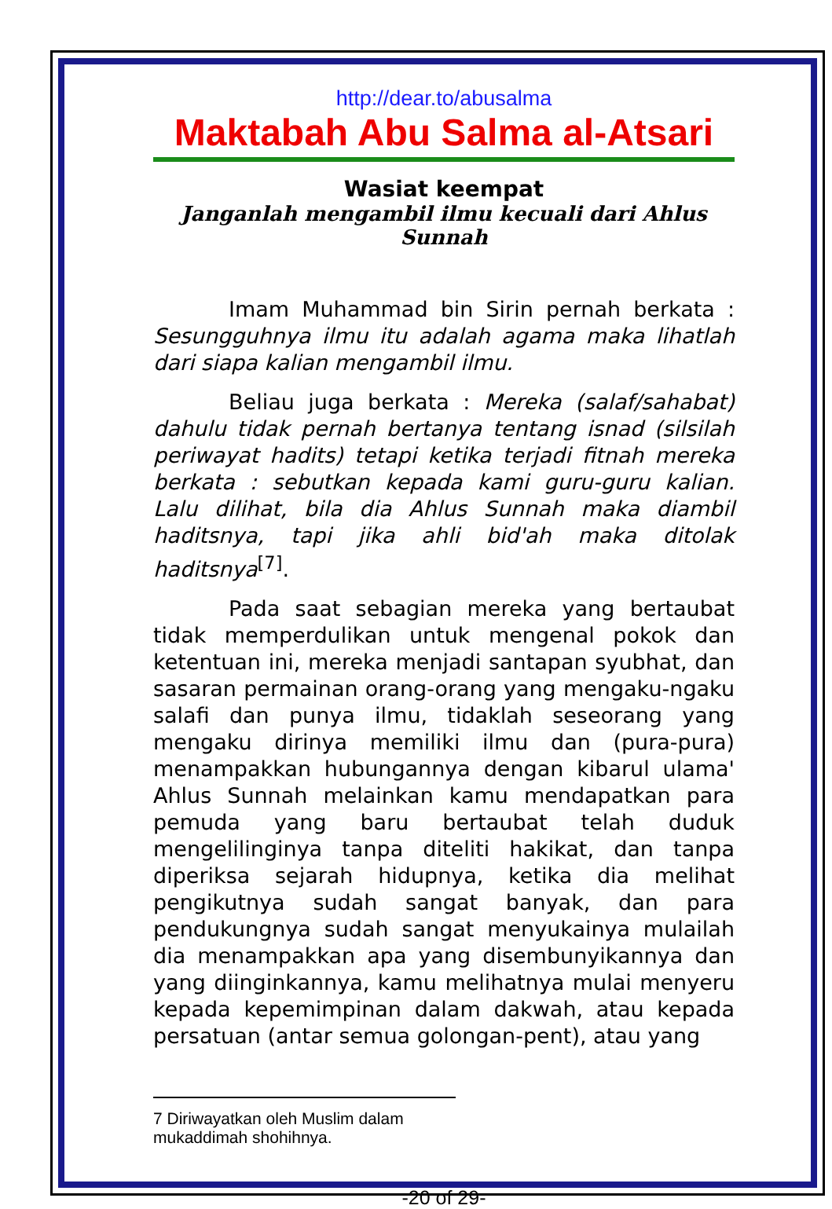http://dear.to/abusalma
Maktabah Abu Salma al-Atsari
Wasiat keempat
Janganlah mengambil ilmu kecuali dari Ahlus Sunnah
Imam Muhammad bin Sirin pernah berkata : Sesungguhnya ilmu itu adalah agama maka lihatlah dari siapa kalian mengambil ilmu.
Beliau juga berkata : Mereka (salaf/sahabat) dahulu tidak pernah bertanya tentang isnad (silsilah periwayat hadits) tetapi ketika terjadi fitnah mereka berkata : sebutkan kepada kami guru-guru kalian. Lalu dilihat, bila dia Ahlus Sunnah maka diambil haditsnya, tapi jika ahli bid'ah maka ditolak haditsnya<sup>[7]</sup>.
Pada saat sebagian mereka yang bertaubat tidak memperdulikan untuk mengenal pokok dan ketentuan ini, mereka menjadi santapan syubhat, dan sasaran permainan orang-orang yang mengaku-ngaku salafi dan punya ilmu, tidaklah seseorang yang mengaku dirinya memiliki ilmu dan (pura-pura) menampakkan hubungannya dengan kibarul ulama' Ahlus Sunnah melainkan kamu mendapatkan para pemuda yang baru bertaubat telah duduk mengelilinginya tanpa diteliti hakikat, dan tanpa diperiksa sejarah hidupnya, ketika dia melihat pengikutnya sudah sangat banyak, dan para pendukungnya sudah sangat menyukainya mulailah dia menampakkan apa yang disembunyikannya dan yang diinginkannya, kamu melihatnya mulai menyeru kepada kepemimpinan dalam dakwah, atau kepada persatuan (antar semua golongan-pent), atau yang
7 Diriwayatkan oleh Muslim dalam mukaddimah shohihnya.
-20 of 29-